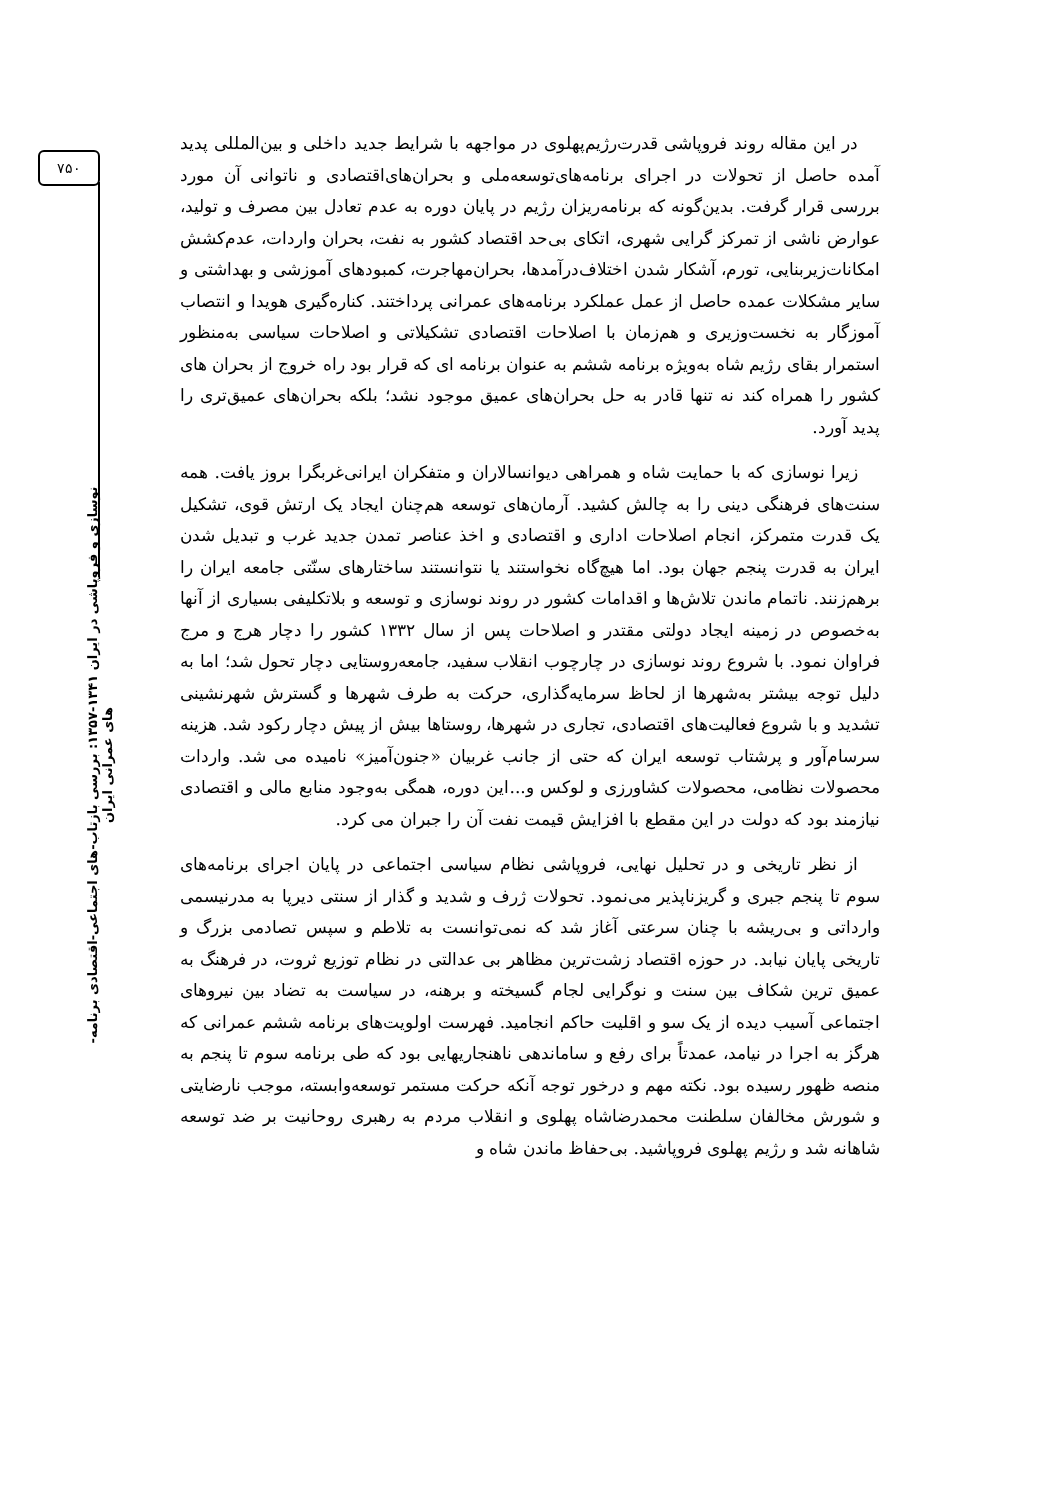۷۵۰
نوسازی و فروپاشی در ایران ۱۳۴۱-۱۳۵۷: بررسی بازتاب-های اجتماعی-اقتصادی برنامه-های عمرانی ایران
در این مقاله روند فروپاشی قدرت‌رژیم‌پهلوی در مواجهه با شرایط جدید داخلی و بین‌المللی پدید آمده حاصل از تحولات در اجرای برنامه‌های‌توسعه‌ملی و بحران‌های‌اقتصادی و ناتوانی آن مورد بررسی قرار گرفت. بدین‌گونه که برنامه‌ریزان رژیم در پایان دوره به عدم تعادل بین مصرف و تولید، عوارض ناشی از تمرکز گرایی شهری، اتکای بی‌حد اقتصاد کشور به نفت، بحران واردات، عدم‌کشش امکانات‌زیربنایی، تورم، آشکار شدن اختلاف‌درآمدها، بحران‌مهاجرت، کمبودهای آموزشی و بهداشتی و سایر مشکلات عمده حاصل از عمل عملکرد برنامه‌های عمرانی پرداختند. کناره‌گیری هویدا و انتصاب آموزگار به نخست‌وزیری و هم‌زمان با اصلاحات اقتصادی تشکیلاتی و اصلاحات سیاسی به‌منظور استمرار بقای رژیم شاه به‌ویژه برنامه ششم به عنوان برنامه ای که قرار بود راه خروج از بحران های کشور را همراه کند نه تنها قادر به حل بحران‌های عمیق موجود نشد؛ بلکه بحران‌های عمیق‌تری را پدید آورد.
زیرا نوسازی که با حمایت شاه و همراهی دیوانسالاران و متفکران ایرانی‌غربگرا بروز یافت. همه سنت‌های فرهنگی دینی را به چالش کشید. آرمان‌های توسعه هم‌چنان ایجاد یک ارتش قوی، تشکیل یک قدرت متمرکز، انجام اصلاحات اداری و اقتصادی و اخذ عناصر تمدن جدید غرب و تبدیل شدن ایران به قدرت پنجم جهان بود. اما هیچ‌گاه نخواستند یا نتوانستند ساختارهای سنّتی جامعه ایران را برهم‌زنند. ناتمام ماندن تلاش‌ها و اقدامات کشور در روند نوسازی و توسعه و بلاتکلیفی بسیاری از آنها به‌خصوص در زمینه ایجاد دولتی مقتدر و اصلاحات پس از سال ۱۳۳۲ کشور را دچار هرج و مرج فراوان نمود. با شروع روند نوسازی در چارچوب انقلاب سفید، جامعه‌روستایی دچار تحول شد؛ اما به دلیل توجه بیشتر به‌شهرها از لحاظ سرمایه‌گذاری، حرکت به طرف شهرها و گسترش شهرنشینی تشدید و با شروع فعالیت‌های اقتصادی، تجاری در شهرها، روستاها بیش از پیش دچار رکود شد. هزینه سرسام‌آور و پرشتاب توسعه ایران که حتی از جانب غربیان «جنون‌آمیز» نامیده می شد. واردات محصولات نظامی، محصولات کشاورزی و لوکس و...این دوره، همگی به‌وجود منابع مالی و اقتصادی نیازمند بود که دولت در این مقطع با افزایش قیمت نفت آن را جبران می کرد.
از نظر تاریخی و در تحلیل نهایی، فروپاشی نظام سیاسی اجتماعی در پایان اجرای برنامه‌های سوم تا پنجم جبری و گریزناپذیر می‌نمود. تحولات ژرف و شدید و گذار از سنتی دیرپا به مدرنیسمی وارداتی و بی‌ریشه با چنان سرعتی آغاز شد که نمی‌توانست به تلاطم و سپس تصادمی بزرگ و تاریخی پایان نیابد. در حوزه اقتصاد زشت‌ترین مظاهر بی عدالتی در نظام توزیع ثروت، در فرهنگ به عمیق ترین شکاف بین سنت و نوگرایی لجام گسیخته و برهنه، در سیاست به تضاد بین نیروهای اجتماعی آسیب دیده از یک سو و اقلیت حاکم انجامید. فهرست اولویت‌های برنامه ششم عمرانی که هرگز به اجرا در نیامد، عمدتاً برای رفع و ساماندهی ناهنجاریهایی بود که طی برنامه سوم تا پنجم به منصه ظهور رسیده بود. نکته مهم و درخور توجه آنکه حرکت مستمر توسعه‌وابسته، موجب نارضایتی و شورش مخالفان سلطنت محمدرضاشاه پهلوی و انقلاب مردم به رهبری روحانیت بر ضد توسعه شاهانه شد و رژیم پهلوی فروپاشید. بی‌حفاظ ماندن شاه و